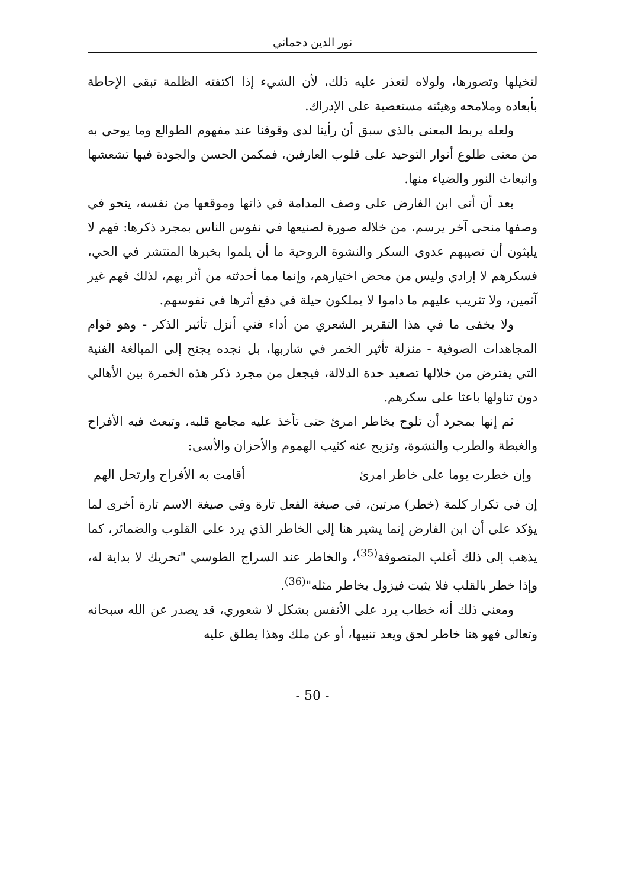نور الدين دحماني
لتخيلها وتصورها، ولولاه لتعذر عليه ذلك، لأن الشيء إذا اكتفته الظلمة تبقى الإحاطة بأبعاده وملامحه وهيئته مستعصية على الإدراك.
ولعله يربط المعنى بالذي سبق أن رأينا لدى وقوفنا عند مفهوم الطوالع وما يوحي به من معنى طلوع أنوار التوحيد على قلوب العارفين، فمكمن الحسن والجودة فيها تشعشها وانبعاث النور والضياء منها.
بعد أن أتى ابن الفارض على وصف المدامة في ذاتها وموقعها من نفسه، ينحو في وصفها منحى آخر يرسم، من خلاله صورة لصنيعها في نفوس الناس بمجرد ذكرها: فهم لا يلبثون أن تصيبهم عدوى السكر والنشوة الروحية ما أن يلموا بخبرها المنتشر في الحي، فسكرهم لا إرادي وليس من محض اختيارهم، وإنما مما أحدثته من أثر بهم، لذلك فهم غير آثمين، ولا تثريب عليهم ما داموا لا يملكون حيلة في دفع أثرها في نفوسهم.
ولا يخفى ما في هذا التقرير الشعري من أداء فني أنزل تأثير الذكر - وهو قوام المجاهدات الصوفية - منزلة تأثير الخمر في شاربها، بل نجده يجنح إلى المبالغة الفنية التي يفترض من خلالها تصعيد حدة الدلالة، فيجعل من مجرد ذكر هذه الخمرة بين الأهالي دون تناولها باعثا على سكرهم.
ثم إنها بمجرد أن تلوح بخاطر امرئ حتى تأخذ عليه مجامع قلبه، وتبعث فيه الأفراح والغبطة والطرب والنشوة، وتزيح عنه كثيب الهموم والأحزان والأسى:
وإن خطرت يوما على خاطر امرئ أقامت به الأفراح وارتحل الهم
إن في تكرار كلمة (خطر) مرتين، في صيغة الفعل تارة وفي صيغة الاسم تارة أخرى لما يؤكد على أن ابن الفارض إنما يشير هنا إلى الخاطر الذي يرد على القلوب والضمائر، كما يذهب إلى ذلك أغلب المتصوفة<sup>(35)</sup>، والخاطر عند السراج الطوسي "تحريك لا بداية له، وإذا خطر بالقلب فلا يثبت فيزول بخاطر مثله"<sup>(36)</sup>.
ومعنى ذلك أنه خطاب يرد على الأنفس بشكل لا شعوري، قد يصدر عن الله سبحانه وتعالى فهو هنا خاطر لحق ويعد تنبيها، أو عن ملك وهذا يطلق عليه
- 50 -